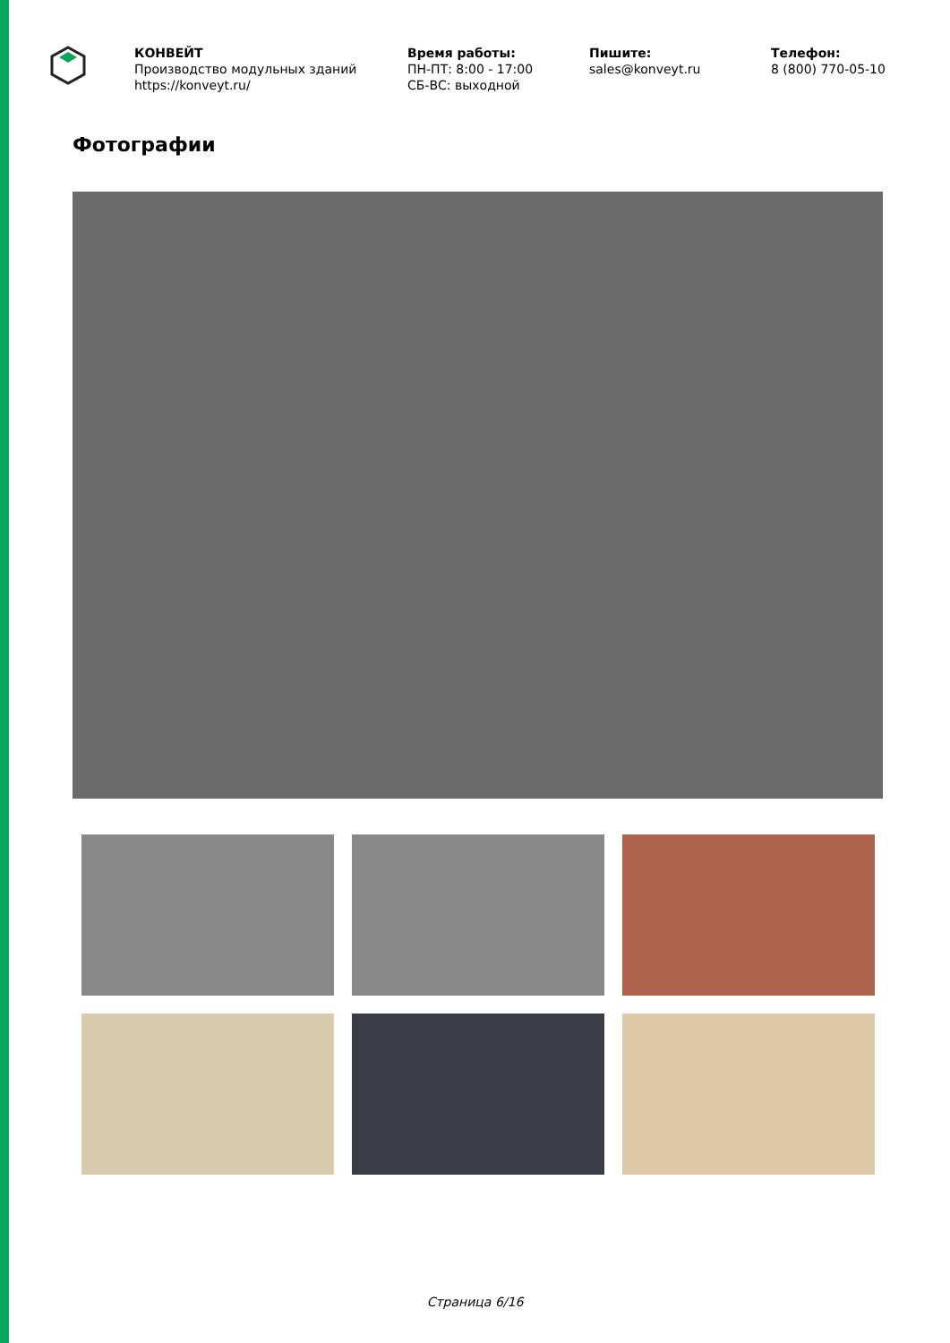КОНВЕЙТ
Производство модульных зданий
https://konveyt.ru/
Время работы:
ПН-ПТ: 8:00 - 17:00
СБ-ВС: выходной
Пишите:
sales@konveyt.ru
Телефон:
8 (800) 770-05-10
Фотографии
Страница 6/16